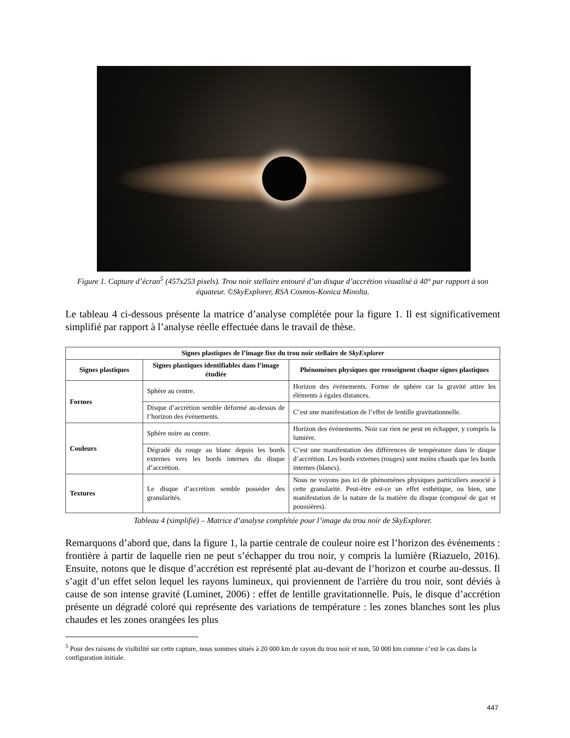Figure 1. Capture d’écran<sup>5</sup> (457x253 pixels). Trou noir stellaire entouré d’un disque d’accrétion visualisé à 40° par rapport à son équateur. ©SkyExplorer, RSA Cosmos-Konica Minolta.
Le tableau 4 ci-dessous présente la matrice d’analyse complétée pour la figure 1. Il est significativement simplifié par rapport à l’analyse réelle effectuée dans le travail de thèse.
| Signes plastiques de l’image fixe du trou noir stellaire de SkyExplorer | | |
| --- | --- | --- |
| Signes plastiques | Signes plastiques identifiables dans l’image étudiée | Phénomènes physiques que renseignent chaque signes plastiques |
| Formes | Sphère au centre. | Horizon des événements. Forme de sphère car la gravité attire les éléments à égales distances. |
| | Disque d’accrétion semble déformé au-dessus de l’horizon des événements. | C’est une manifestation de l’effet de lentille gravitationnelle. |
| Couleurs | Sphère noire au centre. | Horizon des événements. Noir car rien ne peut en échapper, y compris la lumière. |
| | Dégradé du rouge au blanc depuis les bords externes vers les bords internes du disque d’accrétion. | C’est une manifestation des différences de température dans le disque d’accrétion. Les bords externes (rouges) sont moins chauds que les bords internes (blancs). |
| Textures | Le disque d’accrétion semble posséder des granularités. | Nous ne voyons pas ici de phénomènes physiques particuliers associé à cette granularité. Peut-être est-ce un effet esthétique, ou bien, une manifestation de la nature de la matière du disque (composé de gaz et poussières). |
Tableau 4 (simplifié) – Matrice d’analyse complétée pour l’image du trou noir de SkyExplorer.
Remarquons d’abord que, dans la figure 1, la partie centrale de couleur noire est l’horizon des événements : frontière à partir de laquelle rien ne peut s’échapper du trou noir, y compris la lumière (Riazuelo, 2016). Ensuite, notons que le disque d’accrétion est représenté plat au-devant de l’horizon et courbe au-dessus. Il s’agit d’un effet selon lequel les rayons lumineux, qui proviennent de l'arrière du trou noir, sont déviés à cause de son intense gravité (Luminet, 2006) : effet de lentille gravitationnelle. Puis, le disque d’accrétion présente un dégradé coloré qui représente des variations de température : les zones blanches sont les plus chaudes et les zones orangées les plus
<sup>5</sup> Pour des raisons de visibilité sur cette capture, nous sommes situés à 20 000 km de rayon du trou noir et non, 50 000 km comme c’est le cas dans la configuration initiale.
447